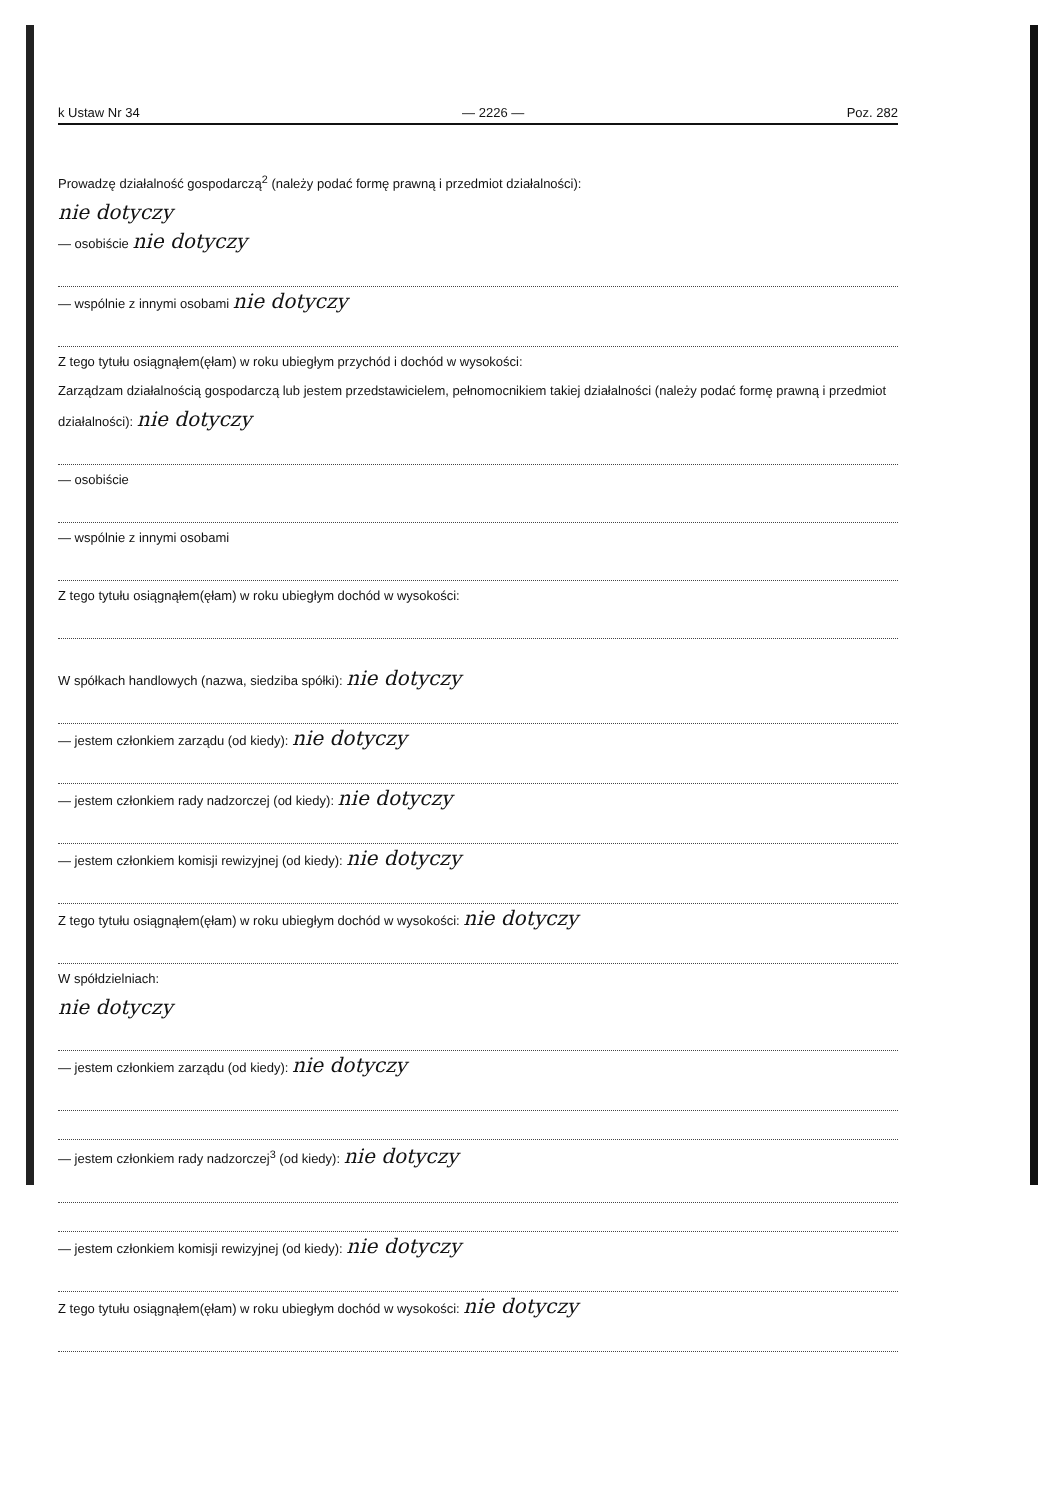k Ustaw Nr 34 — 2226 — Poz. 282
Prowadzę działalność gospodarczą<sup>2</sup> (należy podać formę prawną i przedmiot działalności):
nie dotyczy
— osobiście nie dotyczy
— wspólnie z innymi osobami nie dotyczy
Z tego tytułu osiągnąłem(ęłam) w roku ubiegłym przychód i dochód w wysokości:
Zarządzam działalnością gospodarczą lub jestem przedstawicielem, pełnomocnikiem takiej działalności (należy podać formę prawną i przedmiot działalności): nie dotyczy
— osobiście
— wspólnie z innymi osobami
Z tego tytułu osiągnąłem(ęłam) w roku ubiegłym dochód w wysokości:
W spółkach handlowych (nazwa, siedziba spółki): nie dotyczy
— jestem członkiem zarządu (od kiedy): nie dotyczy
— jestem członkiem rady nadzorczej (od kiedy): nie dotyczy
— jestem członkiem komisji rewizyjnej (od kiedy): nie dotyczy
Z tego tytułu osiągnąłem(ęłam) w roku ubiegłym dochód w wysokości: nie dotyczy
W spółdzielniach:
nie dotyczy
— jestem członkiem zarządu (od kiedy): nie dotyczy
— jestem członkiem rady nadzorczej<sup>3</sup> (od kiedy): nie dotyczy
— jestem członkiem komisji rewizyjnej (od kiedy): nie dotyczy
Z tego tytułu osiągnąłem(ęłam) w roku ubiegłym dochód w wysokości: nie dotyczy